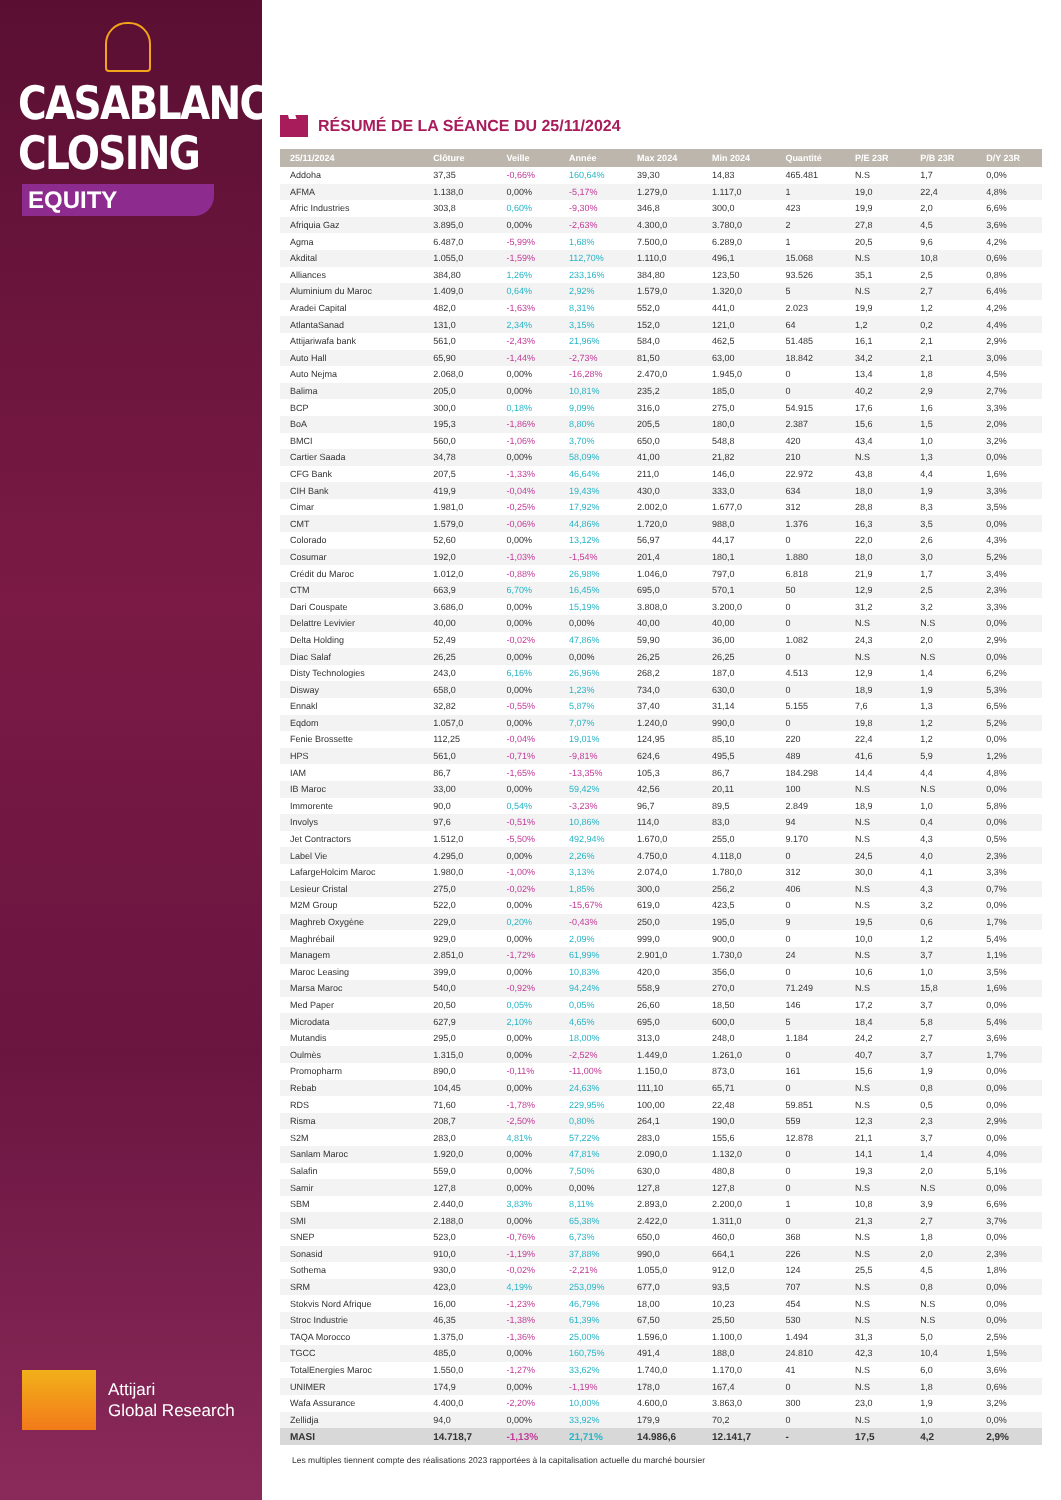CASABLANCA
CLOSING
EQUITY
Attijari
Global Research
RÉSUMÉ DE LA SÉANCE DU 25/11/2024
| 25/11/2024 | Clôture | Veille | Année | Max 2024 | Min 2024 | Quantité | P/E 23R | P/B 23R | D/Y 23R |
| --- | --- | --- | --- | --- | --- | --- | --- | --- | --- |
| Addoha | 37,35 | -0,66% | 160,64% | 39,30 | 14,83 | 465.481 | N.S | 1,7 | 0,0% |
| AFMA | 1.138,0 | 0,00% | -5,17% | 1.279,0 | 1.117,0 | 1 | 19,0 | 22,4 | 4,8% |
| Afric Industries | 303,8 | 0,60% | -9,30% | 346,8 | 300,0 | 423 | 19,9 | 2,0 | 6,6% |
| Afriquia Gaz | 3.895,0 | 0,00% | -2,63% | 4.300,0 | 3.780,0 | 2 | 27,8 | 4,5 | 3,6% |
| Agma | 6.487,0 | -5,99% | 1,68% | 7.500,0 | 6.289,0 | 1 | 20,5 | 9,6 | 4,2% |
| Akdital | 1.055,0 | -1,59% | 112,70% | 1.110,0 | 496,1 | 15.068 | N.S | 10,8 | 0,6% |
| Alliances | 384,80 | 1,26% | 233,16% | 384,80 | 123,50 | 93.526 | 35,1 | 2,5 | 0,8% |
| Aluminium du Maroc | 1.409,0 | 0,64% | 2,92% | 1.579,0 | 1.320,0 | 5 | N.S | 2,7 | 6,4% |
| Aradei Capital | 482,0 | -1,63% | 8,31% | 552,0 | 441,0 | 2.023 | 19,9 | 1,2 | 4,2% |
| AtlantaSanad | 131,0 | 2,34% | 3,15% | 152,0 | 121,0 | 64 | 1,2 | 0,2 | 4,4% |
| Attijariwafa bank | 561,0 | -2,43% | 21,96% | 584,0 | 462,5 | 51.485 | 16,1 | 2,1 | 2,9% |
| Auto Hall | 65,90 | -1,44% | -2,73% | 81,50 | 63,00 | 18.842 | 34,2 | 2,1 | 3,0% |
| Auto Nejma | 2.068,0 | 0,00% | -16,28% | 2.470,0 | 1.945,0 | 0 | 13,4 | 1,8 | 4,5% |
| Balima | 205,0 | 0,00% | 10,81% | 235,2 | 185,0 | 0 | 40,2 | 2,9 | 2,7% |
| BCP | 300,0 | 0,18% | 9,09% | 316,0 | 275,0 | 54.915 | 17,6 | 1,6 | 3,3% |
| BoA | 195,3 | -1,86% | 8,80% | 205,5 | 180,0 | 2.387 | 15,6 | 1,5 | 2,0% |
| BMCI | 560,0 | -1,06% | 3,70% | 650,0 | 548,8 | 420 | 43,4 | 1,0 | 3,2% |
| Cartier Saada | 34,78 | 0,00% | 58,09% | 41,00 | 21,82 | 210 | N.S | 1,3 | 0,0% |
| CFG Bank | 207,5 | -1,33% | 46,64% | 211,0 | 146,0 | 22.972 | 43,8 | 4,4 | 1,6% |
| CIH Bank | 419,9 | -0,04% | 19,43% | 430,0 | 333,0 | 634 | 18,0 | 1,9 | 3,3% |
| Cimar | 1.981,0 | -0,25% | 17,92% | 2.002,0 | 1.677,0 | 312 | 28,8 | 8,3 | 3,5% |
| CMT | 1.579,0 | -0,06% | 44,86% | 1.720,0 | 988,0 | 1.376 | 16,3 | 3,5 | 0,0% |
| Colorado | 52,60 | 0,00% | 13,12% | 56,97 | 44,17 | 0 | 22,0 | 2,6 | 4,3% |
| Cosumar | 192,0 | -1,03% | -1,54% | 201,4 | 180,1 | 1.880 | 18,0 | 3,0 | 5,2% |
| Crédit du Maroc | 1.012,0 | -0,88% | 26,98% | 1.046,0 | 797,0 | 6.818 | 21,9 | 1,7 | 3,4% |
| CTM | 663,9 | 6,70% | 16,45% | 695,0 | 570,1 | 50 | 12,9 | 2,5 | 2,3% |
| Dari Couspate | 3.686,0 | 0,00% | 15,19% | 3.808,0 | 3.200,0 | 0 | 31,2 | 3,2 | 3,3% |
| Delattre Levivier | 40,00 | 0,00% | 0,00% | 40,00 | 40,00 | 0 | N.S | N.S | 0,0% |
| Delta Holding | 52,49 | -0,02% | 47,86% | 59,90 | 36,00 | 1.082 | 24,3 | 2,0 | 2,9% |
| Diac Salaf | 26,25 | 0,00% | 0,00% | 26,25 | 26,25 | 0 | N.S | N.S | 0,0% |
| Disty Technologies | 243,0 | 6,16% | 26,96% | 268,2 | 187,0 | 4.513 | 12,9 | 1,4 | 6,2% |
| Disway | 658,0 | 0,00% | 1,23% | 734,0 | 630,0 | 0 | 18,9 | 1,9 | 5,3% |
| Ennakl | 32,82 | -0,55% | 5,87% | 37,40 | 31,14 | 5.155 | 7,6 | 1,3 | 6,5% |
| Eqdom | 1.057,0 | 0,00% | 7,07% | 1.240,0 | 990,0 | 0 | 19,8 | 1,2 | 5,2% |
| Fenie Brossette | 112,25 | -0,04% | 19,01% | 124,95 | 85,10 | 220 | 22,4 | 1,2 | 0,0% |
| HPS | 561,0 | -0,71% | -9,81% | 624,6 | 495,5 | 489 | 41,6 | 5,9 | 1,2% |
| IAM | 86,7 | -1,65% | -13,35% | 105,3 | 86,7 | 184.298 | 14,4 | 4,4 | 4,8% |
| IB Maroc | 33,00 | 0,00% | 59,42% | 42,56 | 20,11 | 100 | N.S | N.S | 0,0% |
| Immorente | 90,0 | 0,54% | -3,23% | 96,7 | 89,5 | 2.849 | 18,9 | 1,0 | 5,8% |
| Involys | 97,6 | -0,51% | 10,86% | 114,0 | 83,0 | 94 | N.S | 0,4 | 0,0% |
| Jet Contractors | 1.512,0 | -5,50% | 492,94% | 1.670,0 | 255,0 | 9.170 | N.S | 4,3 | 0,5% |
| Label Vie | 4.295,0 | 0,00% | 2,26% | 4.750,0 | 4.118,0 | 0 | 24,5 | 4,0 | 2,3% |
| LafargeHolcim Maroc | 1.980,0 | -1,00% | 3,13% | 2.074,0 | 1.780,0 | 312 | 30,0 | 4,1 | 3,3% |
| Lesieur Cristal | 275,0 | -0,02% | 1,85% | 300,0 | 256,2 | 406 | N.S | 4,3 | 0,7% |
| M2M Group | 522,0 | 0,00% | -15,67% | 619,0 | 423,5 | 0 | N.S | 3,2 | 0,0% |
| Maghreb Oxygène | 229,0 | 0,20% | -0,43% | 250,0 | 195,0 | 9 | 19,5 | 0,6 | 1,7% |
| Maghrébail | 929,0 | 0,00% | 2,09% | 999,0 | 900,0 | 0 | 10,0 | 1,2 | 5,4% |
| Managem | 2.851,0 | -1,72% | 61,99% | 2.901,0 | 1.730,0 | 24 | N.S | 3,7 | 1,1% |
| Maroc Leasing | 399,0 | 0,00% | 10,83% | 420,0 | 356,0 | 0 | 10,6 | 1,0 | 3,5% |
| Marsa Maroc | 540,0 | -0,92% | 94,24% | 558,9 | 270,0 | 71.249 | N.S | 15,8 | 1,6% |
| Med Paper | 20,50 | 0,05% | 0,05% | 26,60 | 18,50 | 146 | 17,2 | 3,7 | 0,0% |
| Microdata | 627,9 | 2,10% | 4,65% | 695,0 | 600,0 | 5 | 18,4 | 5,8 | 5,4% |
| Mutandis | 295,0 | 0,00% | 18,00% | 313,0 | 248,0 | 1.184 | 24,2 | 2,7 | 3,6% |
| Oulmès | 1.315,0 | 0,00% | -2,52% | 1.449,0 | 1.261,0 | 0 | 40,7 | 3,7 | 1,7% |
| Promopharm | 890,0 | -0,11% | -11,00% | 1.150,0 | 873,0 | 161 | 15,6 | 1,9 | 0,0% |
| Rebab | 104,45 | 0,00% | 24,63% | 111,10 | 65,71 | 0 | N.S | 0,8 | 0,0% |
| RDS | 71,60 | -1,78% | 229,95% | 100,00 | 22,48 | 59.851 | N.S | 0,5 | 0,0% |
| Risma | 208,7 | -2,50% | 0,80% | 264,1 | 190,0 | 559 | 12,3 | 2,3 | 2,9% |
| S2M | 283,0 | 4,81% | 57,22% | 283,0 | 155,6 | 12.878 | 21,1 | 3,7 | 0,0% |
| Sanlam Maroc | 1.920,0 | 0,00% | 47,81% | 2.090,0 | 1.132,0 | 0 | 14,1 | 1,4 | 4,0% |
| Salafin | 559,0 | 0,00% | 7,50% | 630,0 | 480,8 | 0 | 19,3 | 2,0 | 5,1% |
| Samir | 127,8 | 0,00% | 0,00% | 127,8 | 127,8 | 0 | N.S | N.S | 0,0% |
| SBM | 2.440,0 | 3,83% | 8,11% | 2.893,0 | 2.200,0 | 1 | 10,8 | 3,9 | 6,6% |
| SMI | 2.188,0 | 0,00% | 65,38% | 2.422,0 | 1.311,0 | 0 | 21,3 | 2,7 | 3,7% |
| SNEP | 523,0 | -0,76% | 6,73% | 650,0 | 460,0 | 368 | N.S | 1,8 | 0,0% |
| Sonasid | 910,0 | -1,19% | 37,88% | 990,0 | 664,1 | 226 | N.S | 2,0 | 2,3% |
| Sothema | 930,0 | -0,02% | -2,21% | 1.055,0 | 912,0 | 124 | 25,5 | 4,5 | 1,8% |
| SRM | 423,0 | 4,19% | 253,09% | 677,0 | 93,5 | 707 | N.S | 0,8 | 0,0% |
| Stokvis Nord Afrique | 16,00 | -1,23% | 46,79% | 18,00 | 10,23 | 454 | N.S | N.S | 0,0% |
| Stroc Industrie | 46,35 | -1,38% | 61,39% | 67,50 | 25,50 | 530 | N.S | N.S | 0,0% |
| TAQA Morocco | 1.375,0 | -1,36% | 25,00% | 1.596,0 | 1.100,0 | 1.494 | 31,3 | 5,0 | 2,5% |
| TGCC | 485,0 | 0,00% | 160,75% | 491,4 | 188,0 | 24.810 | 42,3 | 10,4 | 1,5% |
| TotalEnergies Maroc | 1.550,0 | -1,27% | 33,62% | 1.740,0 | 1.170,0 | 41 | N.S | 6,0 | 3,6% |
| UNIMER | 174,9 | 0,00% | -1,19% | 178,0 | 167,4 | 0 | N.S | 1,8 | 0,6% |
| Wafa Assurance | 4.400,0 | -2,20% | 10,00% | 4.600,0 | 3.863,0 | 300 | 23,0 | 1,9 | 3,2% |
| Zellidja | 94,0 | 0,00% | 33,92% | 179,9 | 70,2 | 0 | N.S | 1,0 | 0,0% |
| MASI | 14.718,7 | -1,13% | 21,71% | 14.986,6 | 12.141,7 | - | 17,5 | 4,2 | 2,9% |
Les multiples tiennent compte des réalisations 2023 rapportées à la capitalisation actuelle du marché boursier